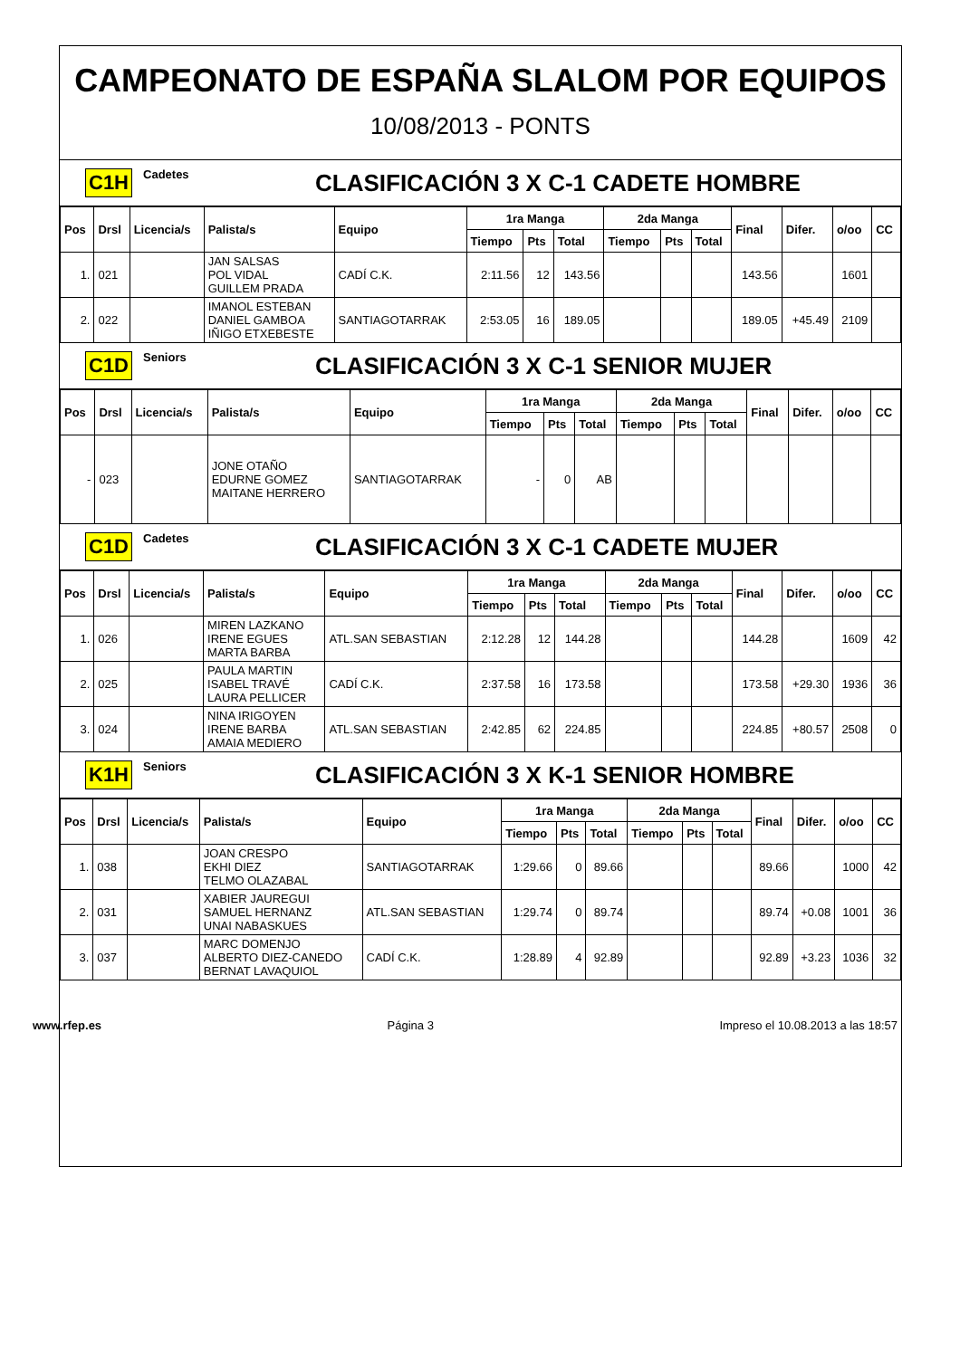CAMPEONATO DE ESPAÑA SLALOM POR EQUIPOS
10/08/2013 - PONTS
C1H Cadetes CLASIFICACIÓN 3 X C-1 CADETE HOMBRE
| Pos | Drsl | Licencia/s | Palista/s | Equipo | 1ra Manga | | | 2da Manga | | | Final | Difer. | o/oo | CC |
| --- | --- | --- | --- | --- | --- | --- | --- | --- | --- | --- | --- | --- | --- | --- |
| | | | | | Tiempo | Pts | Total | Tiempo | Pts | Total | | | | |
| 1. | 021 | | JAN SALSAS POL VIDAL GUILLEM PRADA | CADÍ C.K. | 2:11.56 | 12 | 143.56 | | | | 143.56 | | 1601 | |
| 2. | 022 | | IMANOL ESTEBAN DANIEL GAMBOA IÑIGO ETXEBESTE | SANTIAGOTARRAK | 2:53.05 | 16 | 189.05 | | | | 189.05 | +45.49 | 2109 | |
C1D Seniors CLASIFICACIÓN 3 X C-1 SENIOR MUJER
| Pos | Drsl | Licencia/s | Palista/s | Equipo | 1ra Manga | | | 2da Manga | | | Final | Difer. | o/oo | CC |
| --- | --- | --- | --- | --- | --- | --- | --- | --- | --- | --- | --- | --- | --- | --- |
| | | | | | Tiempo | Pts | Total | Tiempo | Pts | Total | | | | |
| - | 023 | | JONE OTAÑO EDURNE GOMEZ MAITANE HERRERO | SANTIAGOTARRAK | - | 0 | AB | | | | | | | |
C1D Cadetes CLASIFICACIÓN 3 X C-1 CADETE MUJER
| Pos | Drsl | Licencia/s | Palista/s | Equipo | 1ra Manga | | | 2da Manga | | | Final | Difer. | o/oo | CC |
| --- | --- | --- | --- | --- | --- | --- | --- | --- | --- | --- | --- | --- | --- | --- |
| | | | | | Tiempo | Pts | Total | Tiempo | Pts | Total | | | | |
| 1. | 026 | | MIREN LAZKANO IRENE EGUES MARTA BARBA | ATL.SAN SEBASTIAN | 2:12.28 | 12 | 144.28 | | | | 144.28 | | 1609 | 42 |
| 2. | 025 | | PAULA MARTIN ISABEL TRAVÉ LAURA PELLICER | CADÍ C.K. | 2:37.58 | 16 | 173.58 | | | | 173.58 | +29.30 | 1936 | 36 |
| 3. | 024 | | NINA IRIGOYEN IRENE BARBA AMAIA MEDIERO | ATL.SAN SEBASTIAN | 2:42.85 | 62 | 224.85 | | | | 224.85 | +80.57 | 2508 | 0 |
K1H Seniors CLASIFICACIÓN 3 X K-1 SENIOR HOMBRE
| Pos | Drsl | Licencia/s | Palista/s | Equipo | 1ra Manga | | | 2da Manga | | | Final | Difer. | o/oo | CC |
| --- | --- | --- | --- | --- | --- | --- | --- | --- | --- | --- | --- | --- | --- | --- |
| | | | | | Tiempo | Pts | Total | Tiempo | Pts | Total | | | | |
| 1. | 038 | | JOAN CRESPO EKHI DIEZ TELMO OLAZABAL | SANTIAGOTARRAK | 1:29.66 | 0 | 89.66 | | | | 89.66 | | 1000 | 42 |
| 2. | 031 | | XABIER JAUREGUI SAMUEL HERNANZ UNAI NABASKUES | ATL.SAN SEBASTIAN | 1:29.74 | 0 | 89.74 | | | | 89.74 | +0.08 | 1001 | 36 |
| 3. | 037 | | MARC DOMENJO ALBERTO DIEZ-CANEDO BERNAT LAVAQUIOL | CADÍ C.K. | 1:28.89 | 4 | 92.89 | | | | 92.89 | +3.23 | 1036 | 32 |
www.rfep.es Página 3 Impreso el 10.08.2013 a las 18:57